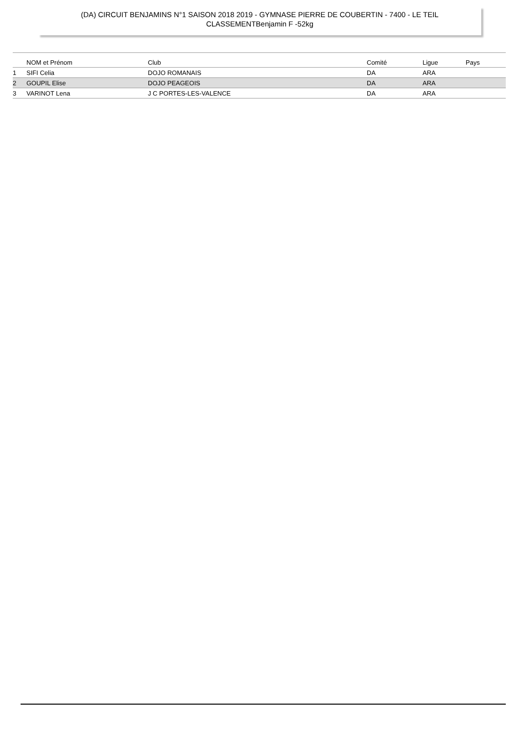(DA) CIRCUIT BENJAMINS N°1 SAISON 2018 2019 - GYMNASE PIERRE DE COUBERTIN - 7400 - LE TEIL
CLASSEMENTBenjamin F -52kg
| | NOM et Prénom | Club | Comité | Ligue | Pays |
| --- | --- | --- | --- | --- | --- |
| 1 | SIFI Celia | DOJO ROMANAIS | DA | ARA | |
| 2 | GOUPIL Elise | DOJO PEAGEOIS | DA | ARA | |
| 3 | VARINOT Lena | J C PORTES-LES-VALENCE | DA | ARA | |